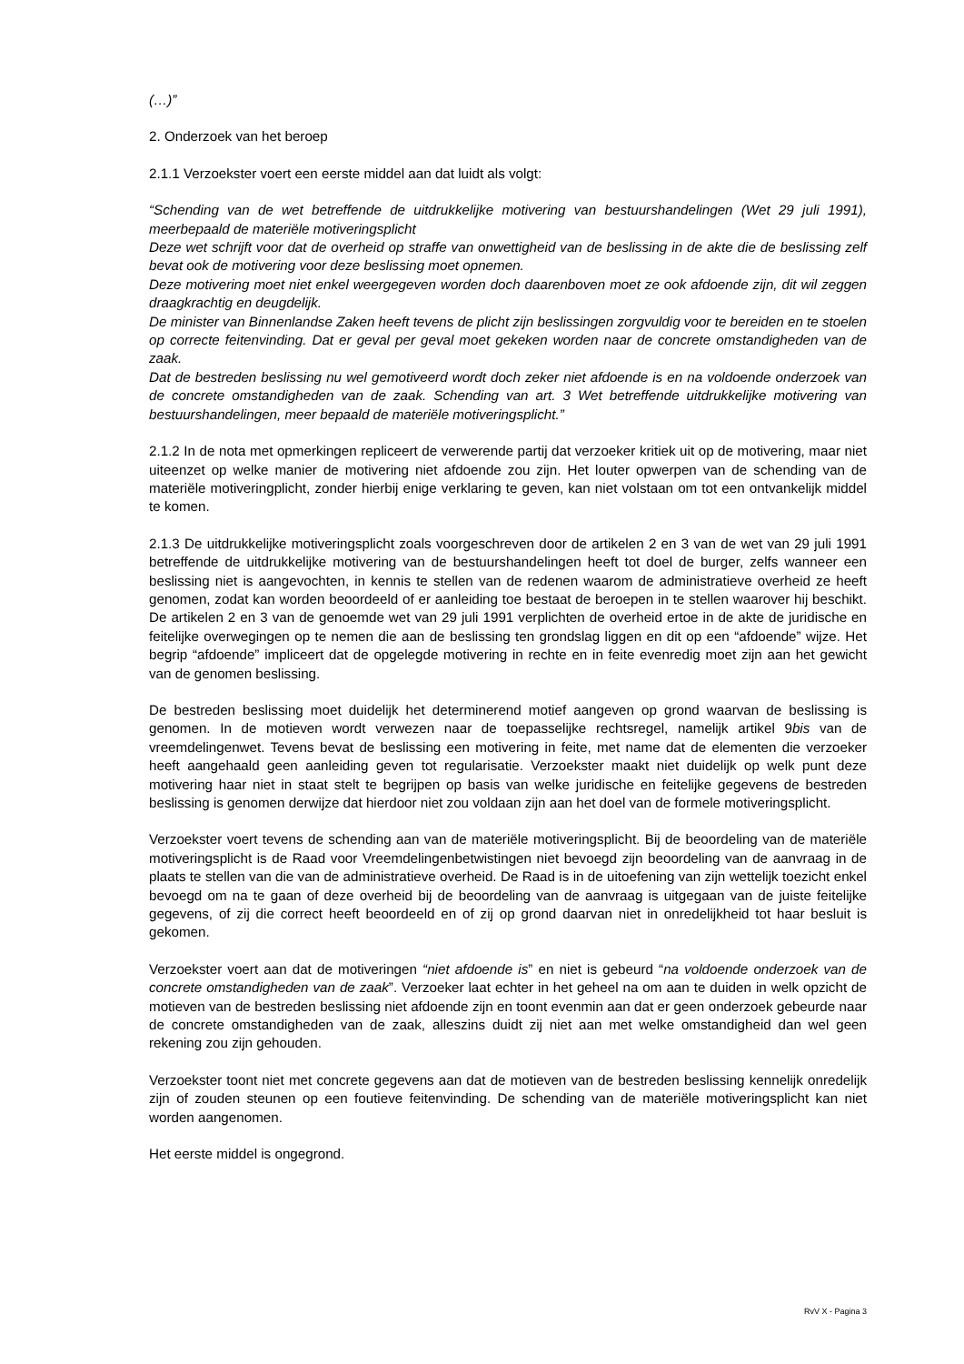(…)”
2. Onderzoek van het beroep
2.1.1 Verzoekster voert een eerste middel aan dat luidt als volgt:
“Schending van de wet betreffende de uitdrukkelijke motivering van bestuurshandelingen (Wet 29 juli 1991), meerbepaald de materiële motiveringsplicht
Deze wet schrijft voor dat de overheid op straffe van onwettigheid van de beslissing in de akte die de beslissing zelf bevat ook de motivering voor deze beslissing moet opnemen.
Deze motivering moet niet enkel weergegeven worden doch daarenboven moet ze ook afdoende zijn, dit wil zeggen draagkrachtig en deugdelijk.
De minister van Binnenlandse Zaken heeft tevens de plicht zijn beslissingen zorgvuldig voor te bereiden en te stoelen op correcte feitenvinding. Dat er geval per geval moet gekeken worden naar de concrete omstandigheden van de zaak.
Dat de bestreden beslissing nu wel gemotiveerd wordt doch zeker niet afdoende is en na voldoende onderzoek van de concrete omstandigheden van de zaak. Schending van art. 3 Wet betreffende uitdrukkelijke motivering van bestuurshandelingen, meer bepaald de materiële motiveringsplicht.”
2.1.2 In de nota met opmerkingen repliceert de verwerende partij dat verzoeker kritiek uit op de motivering, maar niet uiteenzet op welke manier de motivering niet afdoende zou zijn. Het louter opwerpen van de schending van de materiële motiveringplicht, zonder hierbij enige verklaring te geven, kan niet volstaan om tot een ontvankelijk middel te komen.
2.1.3 De uitdrukkelijke motiveringsplicht zoals voorgeschreven door de artikelen 2 en 3 van de wet van 29 juli 1991 betreffende de uitdrukkelijke motivering van de bestuurshandelingen heeft tot doel de burger, zelfs wanneer een beslissing niet is aangevochten, in kennis te stellen van de redenen waarom de administratieve overheid ze heeft genomen, zodat kan worden beoordeeld of er aanleiding toe bestaat de beroepen in te stellen waarover hij beschikt. De artikelen 2 en 3 van de genoemde wet van 29 juli 1991 verplichten de overheid ertoe in de akte de juridische en feitelijke overwegingen op te nemen die aan de beslissing ten grondslag liggen en dit op een “afdoende” wijze. Het begrip “afdoende” impliceert dat de opgelegde motivering in rechte en in feite evenredig moet zijn aan het gewicht van de genomen beslissing.
De bestreden beslissing moet duidelijk het determinerend motief aangeven op grond waarvan de beslissing is genomen. In de motieven wordt verwezen naar de toepasselijke rechtsregel, namelijk artikel 9bis van de vreemdelingenwet. Tevens bevat de beslissing een motivering in feite, met name dat de elementen die verzoeker heeft aangehaald geen aanleiding geven tot regularisatie. Verzoekster maakt niet duidelijk op welk punt deze motivering haar niet in staat stelt te begrijpen op basis van welke juridische en feitelijke gegevens de bestreden beslissing is genomen derwijze dat hierdoor niet zou voldaan zijn aan het doel van de formele motiveringsplicht.
Verzoekster voert tevens de schending aan van de materiële motiveringsplicht. Bij de beoordeling van de materiële motiveringsplicht is de Raad voor Vreemdelingenbetwistingen niet bevoegd zijn beoordeling van de aanvraag in de plaats te stellen van die van de administratieve overheid. De Raad is in de uitoefening van zijn wettelijk toezicht enkel bevoegd om na te gaan of deze overheid bij de beoordeling van de aanvraag is uitgegaan van de juiste feitelijke gegevens, of zij die correct heeft beoordeeld en of zij op grond daarvan niet in onredelijkheid tot haar besluit is gekomen.
Verzoekster voert aan dat de motiveringen “niet afdoende is” en niet is gebeurd “na voldoende onderzoek van de concrete omstandigheden van de zaak”. Verzoeker laat echter in het geheel na om aan te duiden in welk opzicht de motieven van de bestreden beslissing niet afdoende zijn en toont evenmin aan dat er geen onderzoek gebeurde naar de concrete omstandigheden van de zaak, alleszins duidt zij niet aan met welke omstandigheid dan wel geen rekening zou zijn gehouden.
Verzoekster toont niet met concrete gegevens aan dat de motieven van de bestreden beslissing kennelijk onredelijk zijn of zouden steunen op een foutieve feitenvinding. De schending van de materiële motiveringsplicht kan niet worden aangenomen.
Het eerste middel is ongegrond.
RvV X - Pagina 3